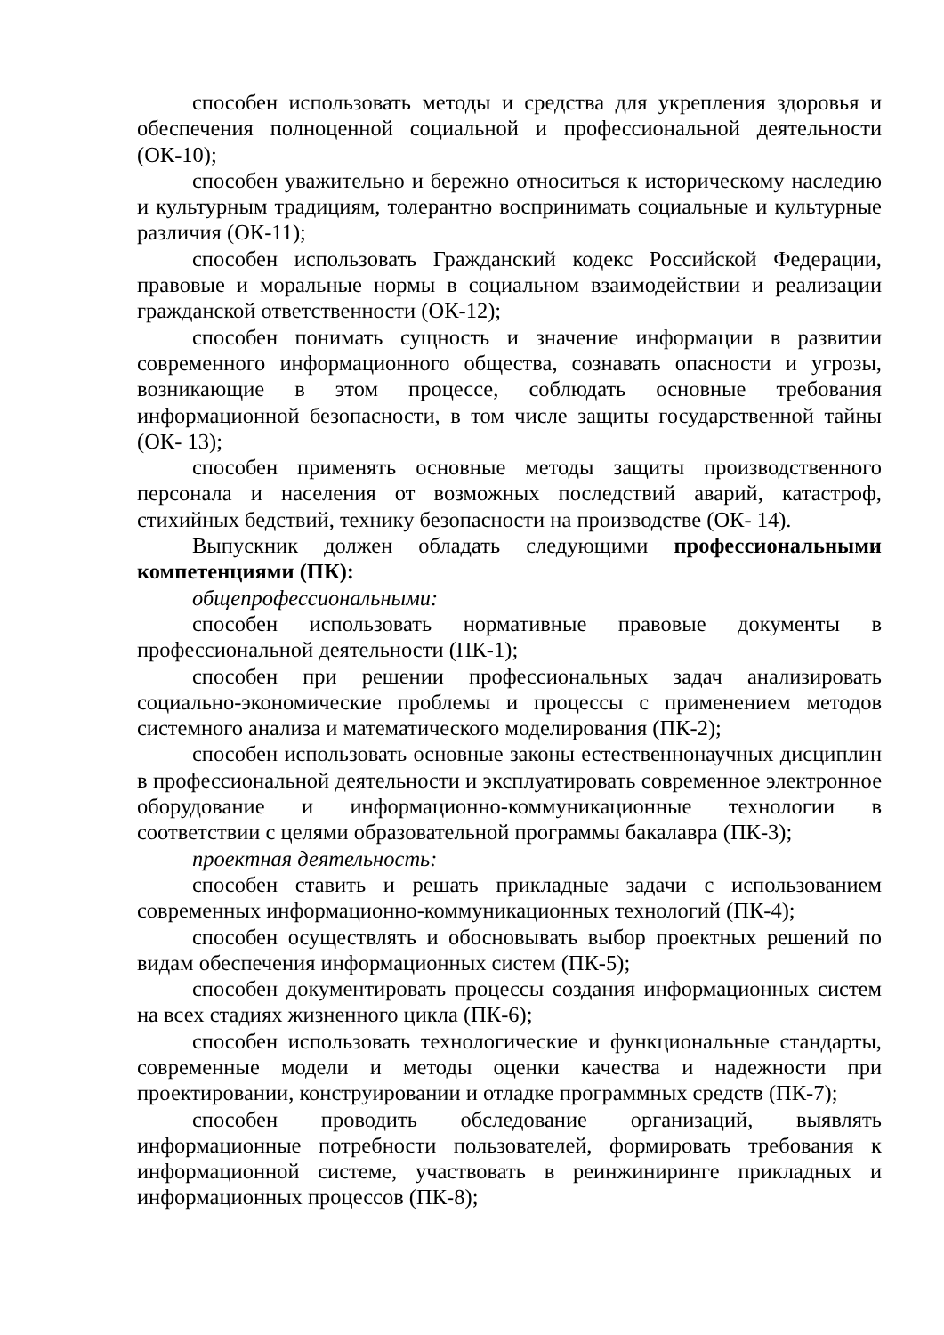способен использовать методы и средства для укрепления здоровья и обеспечения полноценной социальной и профессиональной деятельности (ОК-10);
способен уважительно и бережно относиться к историческому наследию и культурным традициям, толерантно воспринимать социальные и культурные различия (ОК-11);
способен использовать Гражданский кодекс Российской Федерации, правовые и моральные нормы в социальном взаимодействии и реализации гражданской ответственности (ОК-12);
способен понимать сущность и значение информации в развитии современного информационного общества, сознавать опасности и угрозы, возникающие в этом процессе, соблюдать основные требования информационной безопасности, в том числе защиты государственной тайны (ОК- 13);
способен применять основные методы защиты производственного персонала и населения от возможных последствий аварий, катастроф, стихийных бедствий, технику безопасности на производстве (ОК- 14).
Выпускник должен обладать следующими профессиональными компетенциями (ПК):
общепрофессиональными:
способен использовать нормативные правовые документы в профессиональной деятельности (ПК-1);
способен при решении профессиональных задач анализировать социально-экономические проблемы и процессы с применением методов системного анализа и математического моделирования (ПК-2);
способен использовать основные законы естественнонаучных дисциплин в профессиональной деятельности и эксплуатировать современное электронное оборудование и информационно-коммуникационные технологии в соответствии с целями образовательной программы бакалавра (ПК-3);
проектная деятельность:
способен ставить и решать прикладные задачи с использованием современных информационно-коммуникационных технологий (ПК-4);
способен осуществлять и обосновывать выбор проектных решений по видам обеспечения информационных систем (ПК-5);
способен документировать процессы создания информационных систем на всех стадиях жизненного цикла (ПК-6);
способен использовать технологические и функциональные стандарты, современные модели и методы оценки качества и надежности при проектировании, конструировании и отладке программных средств (ПК-7);
способен проводить обследование организаций, выявлять информационные потребности пользователей, формировать требования к информационной системе, участвовать в реинжиниринге прикладных и информационных процессов (ПК-8);